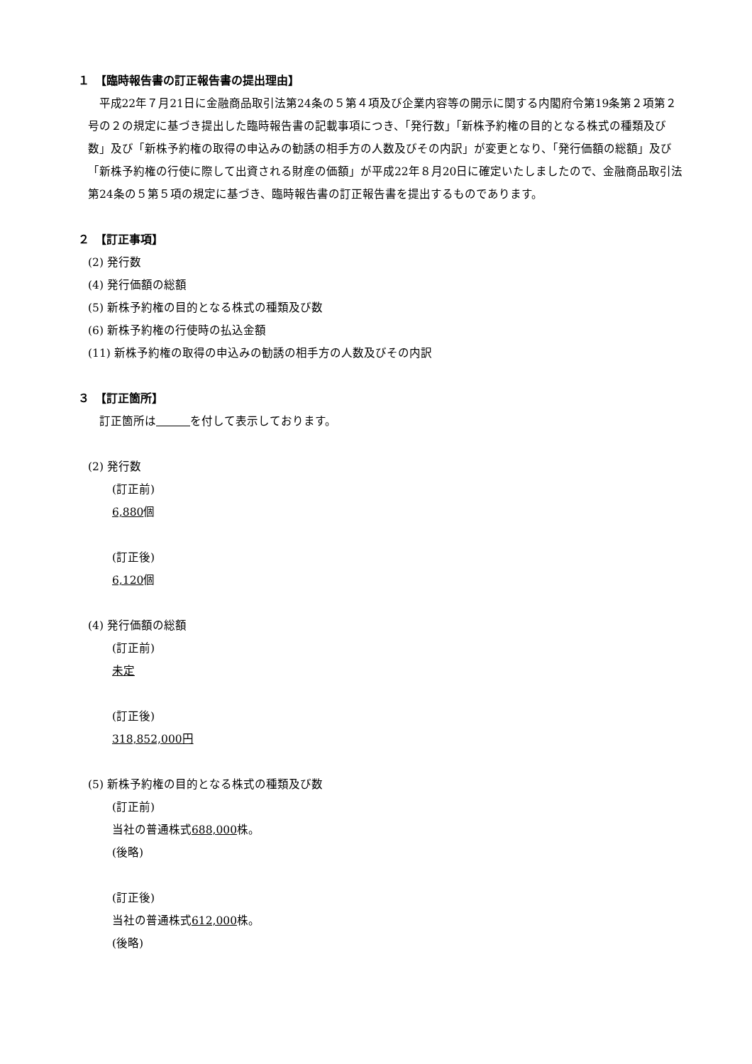１　【臨時報告書の訂正報告書の提出理由】
平成22年７月21日に金融商品取引法第24条の５第４項及び企業内容等の開示に関する内閣府令第19条第２項第２号の２の規定に基づき提出した臨時報告書の記載事項につき、「発行数」「新株予約権の目的となる株式の種類及び数」及び「新株予約権の取得の申込みの勧誘の相手方の人数及びその内訳」が変更となり、「発行価額の総額」及び「新株予約権の行使に際して出資される財産の価額」が平成22年８月20日に確定いたしましたので、金融商品取引法第24条の５第５項の規定に基づき、臨時報告書の訂正報告書を提出するものであります。
２　【訂正事項】
(2) 発行数
(4) 発行価額の総額
(5) 新株予約権の目的となる株式の種類及び数
(6) 新株予約権の行使時の払込金額
(11) 新株予約権の取得の申込みの勧誘の相手方の人数及びその内訳
３　【訂正箇所】
　訂正箇所は　　　 を付して表示しております。
(2) 発行数
(訂正前)
6,880個
(訂正後)
6,120個
(4) 発行価額の総額
(訂正前)
未定
(訂正後)
318,852,000円
(5) 新株予約権の目的となる株式の種類及び数
(訂正前)
当社の普通株式688,000株。
(後略)
(訂正後)
当社の普通株式612,000株。
(後略)